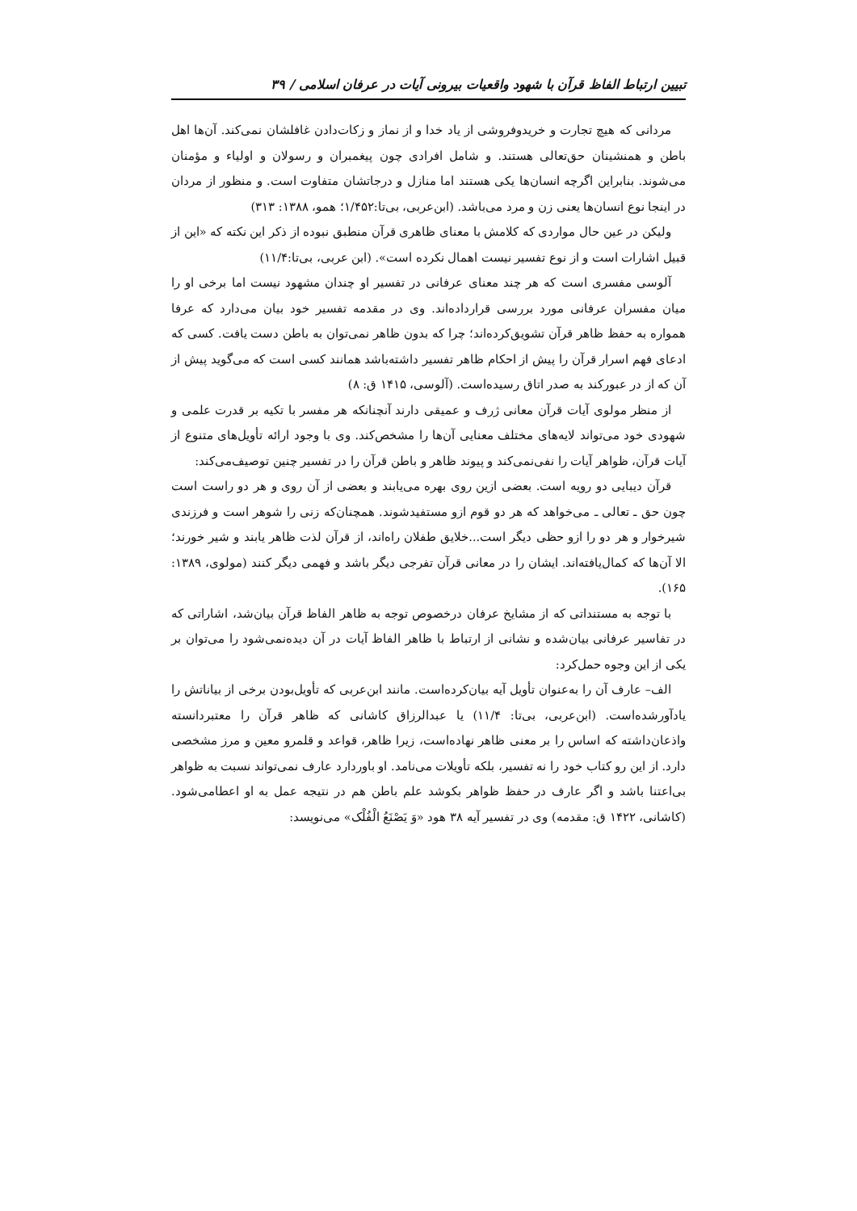تبیین ارتباط الفاظ قرآن با شهود واقعیات بیرونی آیات در عرفان اسلامی / ۳۹
مردانی که هیچ تجارت و خریدوفروشی از یاد خدا و از نماز و زکات‌دادن غافلشان نمی‌کند. آن‌ها اهل باطن و همنشینان حق‌تعالی هستند. و شامل افرادی چون پیغمبران و رسولان و اولیاء و مؤمنان می‌شوند. بنابراین اگرچه انسان‌ها یکی هستند اما منازل و درجاتشان متفاوت است. و منظور از مردان در اینجا نوع انسان‌ها یعنی زن و مرد می‌باشد. (ابن‌عربی، بی‌تا:۱/۴۵۲؛ همو، ۱۳۸۸: ۳۱۳)
ولیکن در عین حال مواردی که کلامش با معنای ظاهری قرآن منطبق نبوده از ذکر این نکته که «این از قبیل اشارات است و از نوع تفسیر نیست اهمال نکرده است». (ابن عربی، بی‌تا:۱۱/۴)
آلوسی مفسری است که هر چند معنای عرفانی در تفسیر او چندان مشهود نیست اما برخی او را میان مفسران عرفانی مورد بررسی قرارداده‌اند. وی در مقدمه تفسیر خود بیان می‌دارد که عرفا همواره به حفظ ظاهر قرآن تشویق‌کرده‌اند؛ چرا که بدون ظاهر نمی‌توان به باطن دست یافت. کسی که ادعای فهم اسرار قرآن را پیش از احکام ظاهر تفسیر داشته‌باشد همانند کسی است که می‌گوید پیش از آن که از در عبورکند به صدر اتاق رسیده‌است. (آلوسی، ۱۴۱۵ ق: ۸)
از منظر مولوی آیات قرآن معانی ژرف و عمیقی دارند آنچنانکه هر مفسر با تکیه بر قدرت علمی و شهودی خود می‌تواند لایه‌های مختلف معنایی آن‌ها را مشخص‌کند. وی با وجود ارائه تأویل‌های متنوع از آیات قرآن، ظواهر آیات را نفی‌نمی‌کند و پیوند ظاهر و باطن قرآن را در تفسیر چنین توصیف‌می‌کند:
قرآن دیبایی دو رویه است. بعضی ازین روی بهره می‌یابند و بعضی از آن روی و هر دو راست است چون حق ـ تعالی ـ می‌خواهد که هر دو قوم ازو مستفیدشوند. همچنان‌که زنی را شوهر است و فرزندی شیرخوار و هر دو را ازو حظی دیگر است...خلایق طفلان راه‌اند، از قرآن لذت ظاهر یابند و شیر خورند؛ الا آن‌ها که کمال‌یافته‌اند. ایشان را در معانی قرآن تفرجی دیگر باشد و فهمی دیگر کنند (مولوی، ۱۳۸۹: ۱۶۵).
با توجه به مستنداتی که از مشایخ عرفان درخصوص توجه به ظاهر الفاظ قرآن بیان‌شد، اشاراتی که در تفاسیر عرفانی بیان‌شده و نشانی از ارتباط با ظاهر الفاظ آیات در آن دیده‌نمی‌شود را می‌توان بر یکی از این وجوه حمل‌کرد:
الف– عارف آن را به‌عنوان تأویل آیه بیان‌کرده‌است. مانند ابن‌عربی که تأویل‌بودن برخی از بیاناتش را یادآورشده‌است. (ابن‌عربی، بی‌تا: ۱۱/۴) یا عبدالرزاق کاشانی که ظاهر قرآن را معتبردانسته واذعان‌داشته که اساس را بر معنی ظاهر نهاده‌است، زیرا ظاهر، قواعد و قلمرو معین و مرز مشخصی دارد. از این رو کتاب خود را نه تفسیر، بلکه تأویلات می‌نامد. او باوردارد عارف نمی‌تواند نسبت به ظواهر بی‌اعتنا باشد و اگر عارف در حفظ ظواهر بکوشد علم باطن هم در نتیجه عمل به او اعطامی‌شود. (کاشانی، ۱۴۲۲ ق: مقدمه) وی در تفسیر آیه ۳۸ هود «وَ یَصْنَعُ الْفُلْک» می‌نویسد: